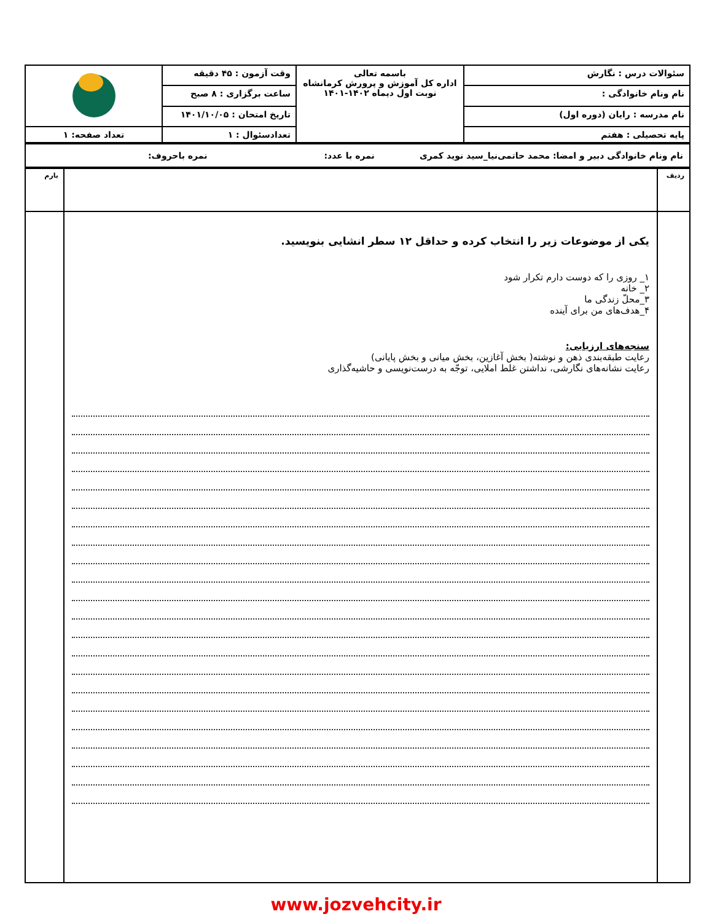| سئوالات درس : نگارش | باسمه تعالی اداره کل آموزش و پرورش کرمانشاه نوبت اول دیماه ۱۴۰۲-۱۴۰۱ | وقت آزمون : ۴۵ دقیقه | |
| نام ونام خانوادگی : | | ساعت برگزاری : ۸ صبح | |
| نام مدرسه : رایان (دوره اول) | | تاریخ امتحان : ۱۴۰۱/۱۰/۰۵ | |
| پایه تحصیلی : هفتم | | تعدادسئوال : ۱ | تعداد صفحه: ۱ |
| نام ونام خانوادگی دبیر و امضا: محمد حاتمی‌نیا_سید نوید کمری نمره با عدد: نمره باحروف: |
| ردیف | | بارم |
| | یکی از موضوعات زیر را انتخاب کرده و حداقل ۱۲ سطر انشایی بنویسید. ۱_ روزی را که دوست دارم تکرار شود ۲_ خانه ۳_محلّ زندگی ما ۴_هدف‌های من برای آینده سنجه‌های ارزیابی: رعایت طبقه‌بندی ذهن و نوشته( بخش آغازین، بخش میانی و بخش پایانی) رعایت نشانه‌های نگارشی، نداشتن غلط املایی، توجّه به درست‌نویسی و حاشیه‌گذاری | |
www.jozvehcity.ir